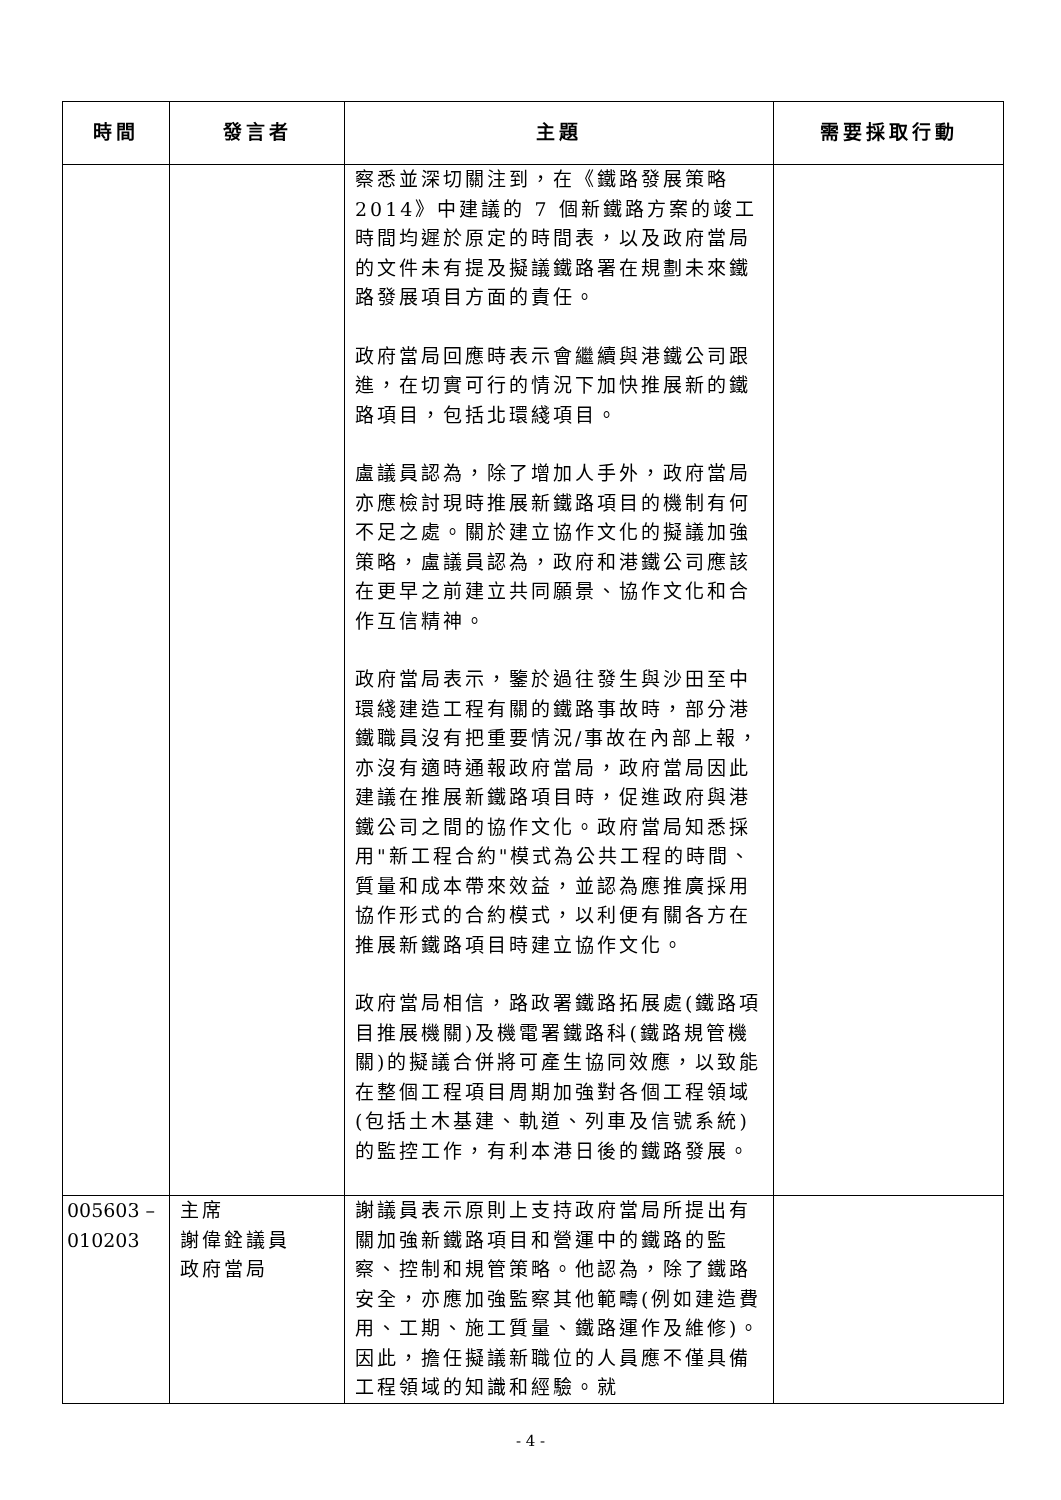| 時間 | 發言者 | 主題 | 需要採取行動 |
| --- | --- | --- | --- |
| | | 察悉並深切關注到，在《鐵路發展策略2014》中建議的 7 個新鐵路方案的竣工時間均遲於原定的時間表，以及政府當局的文件未有提及擬議鐵路署在規劃未來鐵路發展項目方面的責任。 政府當局回應時表示會繼續與港鐵公司跟進，在切實可行的情況下加快推展新的鐵路項目，包括北環綫項目。 盧議員認為，除了增加人手外，政府當局亦應檢討現時推展新鐵路項目的機制有何不足之處。關於建立協作文化的擬議加強策略，盧議員認為，政府和港鐵公司應該在更早之前建立共同願景、協作文化和合作互信精神。 政府當局表示，鑒於過往發生與沙田至中環綫建造工程有關的鐵路事故時，部分港鐵職員沒有把重要情況/事故在內部上報，亦沒有適時通報政府當局，政府當局因此建議在推展新鐵路項目時，促進政府與港鐵公司之間的協作文化。政府當局知悉採用"新工程合約"模式為公共工程的時間、質量和成本帶來效益，並認為應推廣採用協作形式的合約模式，以利便有關各方在推展新鐵路項目時建立協作文化。 政府當局相信，路政署鐵路拓展處(鐵路項目推展機關)及機電署鐵路科(鐵路規管機關)的擬議合併將可產生協同效應，以致能在整個工程項目周期加強對各個工程領域(包括土木基建、軌道、列車及信號系統)的監控工作，有利本港日後的鐵路發展。 | |
| 005603 – 010203 | 主席 謝偉銓議員 政府當局 | 謝議員表示原則上支持政府當局所提出有關加強新鐵路項目和營運中的鐵路的監察、控制和規管策略。他認為，除了鐵路安全，亦應加強監察其他範疇(例如建造費用、工期、施工質量、鐵路運作及維修)。因此，擔任擬議新職位的人員應不僅具備工程領域的知識和經驗。就 | |
- 4 -